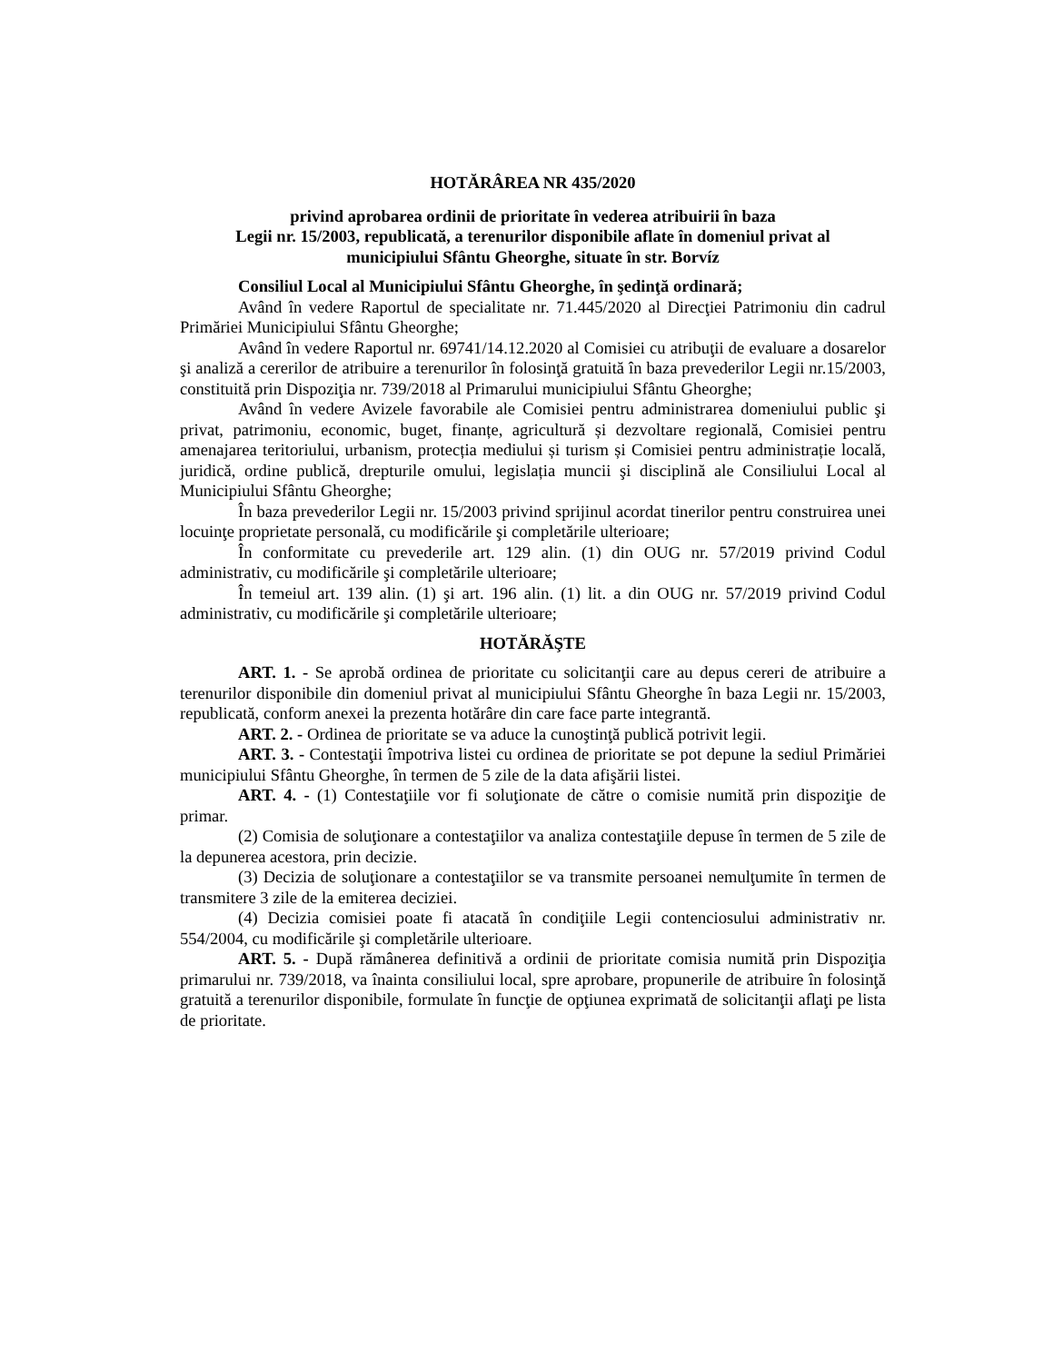HOTĂRÂREA NR 435/2020
privind aprobarea ordinii de prioritate în vederea atribuirii în baza
Legii nr. 15/2003, republicată, a terenurilor disponibile aflate în domeniul privat al
municipiului Sfântu Gheorghe, situate în str. Borvíz
Consiliul Local al Municipiului Sfântu Gheorghe, în şedinţă ordinară;
Având în vedere Raportul de specialitate nr. 71.445/2020 al Direcţiei Patrimoniu din cadrul Primăriei Municipiului Sfântu Gheorghe;
Având în vedere Raportul nr. 69741/14.12.2020 al Comisiei cu atribuţii de evaluare a dosarelor şi analiză a cererilor de atribuire a terenurilor în folosinţă gratuită în baza prevederilor Legii nr.15/2003, constituită prin Dispoziţia nr. 739/2018 al Primarului municipiului Sfântu Gheorghe;
Având în vedere Avizele favorabile ale Comisiei pentru administrarea domeniului public şi privat, patrimoniu, economic, buget, finanțe, agricultură și dezvoltare regională, Comisiei pentru amenajarea teritoriului, urbanism, protecția mediului și turism și Comisiei pentru administrație locală, juridică, ordine publică, drepturile omului, legislația muncii şi disciplină ale Consiliului Local al Municipiului Sfântu Gheorghe;
În baza prevederilor Legii nr. 15/2003 privind sprijinul acordat tinerilor pentru construirea unei locuinţe proprietate personală, cu modificările şi completările ulterioare;
În conformitate cu prevederile art. 129 alin. (1) din OUG nr. 57/2019 privind Codul administrativ, cu modificările şi completările ulterioare;
În temeiul art. 139 alin. (1) şi art. 196 alin. (1) lit. a din OUG nr. 57/2019 privind Codul administrativ, cu modificările şi completările ulterioare;
HOTĂRĂŞTE
ART. 1. - Se aprobă ordinea de prioritate cu solicitanţii care au depus cereri de atribuire a terenurilor disponibile din domeniul privat al municipiului Sfântu Gheorghe în baza Legii nr. 15/2003, republicată, conform anexei la prezenta hotărâre din care face parte integrantă.
ART. 2. - Ordinea de prioritate se va aduce la cunoştinţă publică potrivit legii.
ART. 3. - Contestaţii împotriva listei cu ordinea de prioritate se pot depune la sediul Primăriei municipiului Sfântu Gheorghe, în termen de 5 zile de la data afişării listei.
ART. 4. - (1) Contestaţiile vor fi soluţionate de către o comisie numită prin dispoziţie de primar.
(2) Comisia de soluţionare a contestaţiilor va analiza contestaţiile depuse în termen de 5 zile de la depunerea acestora, prin decizie.
(3) Decizia de soluţionare a contestaţiilor se va transmite persoanei nemulţumite în termen de transmitere 3 zile de la emiterea deciziei.
(4) Decizia comisiei poate fi atacată în condiţiile Legii contenciosului administrativ nr. 554/2004, cu modificările şi completările ulterioare.
ART. 5. - După rămânerea definitivă a ordinii de prioritate comisia numită prin Dispoziţia primarului nr. 739/2018, va înainta consiliului local, spre aprobare, propunerile de atribuire în folosinţă gratuită a terenurilor disponibile, formulate în funcţie de opţiunea exprimată de solicitanţii aflaţi pe lista de prioritate.